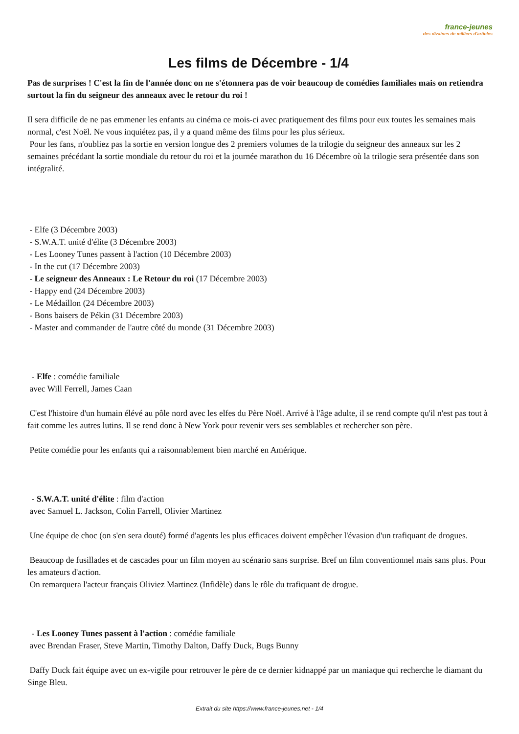france-jeunes
des dizaines de milliers d'articles
Les films de Décembre - 1/4
Pas de surprises ! C'est la fin de l'année donc on ne s'étonnera pas de voir beaucoup de comédies familiales mais on retiendra surtout la fin du seigneur des anneaux avec le retour du roi !
Il sera difficile de ne pas emmener les enfants au cinéma ce mois-ci avec pratiquement des films pour eux toutes les semaines mais normal, c'est Noël. Ne vous inquiétez pas, il y a quand même des films pour les plus sérieux.
Pour les fans, n'oubliez pas la sortie en version longue des 2 premiers volumes de la trilogie du seigneur des anneaux sur les 2 semaines précédant la sortie mondiale du retour du roi et la journée marathon du 16 Décembre où la trilogie sera présentée dans son intégralité.
- Elfe (3 Décembre 2003)
- S.W.A.T. unité d'élite (3 Décembre 2003)
- Les Looney Tunes passent à l'action (10 Décembre 2003)
- In the cut (17 Décembre 2003)
- Le seigneur des Anneaux : Le Retour du roi (17 Décembre 2003)
- Happy end (24 Décembre 2003)
- Le Médaillon (24 Décembre 2003)
- Bons baisers de Pékin (31 Décembre 2003)
- Master and commander de l'autre côté du monde (31 Décembre 2003)
- Elfe : comédie familiale
avec Will Ferrell, James Caan
C'est l'histoire d'un humain élévé au pôle nord avec les elfes du Père Noël. Arrivé à l'âge adulte, il se rend compte qu'il n'est pas tout à fait comme les autres lutins. Il se rend donc à New York pour revenir vers ses semblables et rechercher son père.
Petite comédie pour les enfants qui a raisonnablement bien marché en Amérique.
- S.W.A.T. unité d'élite : film d'action
avec Samuel L. Jackson, Colin Farrell, Olivier Martinez
Une équipe de choc (on s'en sera douté) formé d'agents les plus efficaces doivent empêcher l'évasion d'un trafiquant de drogues.
Beaucoup de fusillades et de cascades pour un film moyen au scénario sans surprise. Bref un film conventionnel mais sans plus. Pour les amateurs d'action.
On remarquera l'acteur français Oliviez Martinez (Infidèle) dans le rôle du trafiquant de drogue.
- Les Looney Tunes passent à l'action : comédie familiale
avec Brendan Fraser, Steve Martin, Timothy Dalton, Daffy Duck, Bugs Bunny
Daffy Duck fait équipe avec un ex-vigile pour retrouver le père de ce dernier kidnappé par un maniaque qui recherche le diamant du Singe Bleu.
Extrait du site https://www.france-jeunes.net - 1/4